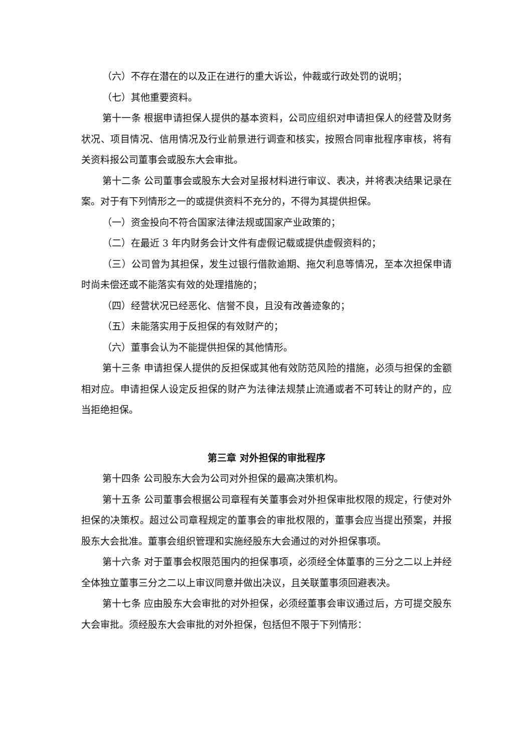（六）不存在潜在的以及正在进行的重大诉讼，仲裁或行政处罚的说明；
（七）其他重要资料。
第十一条 根据申请担保人提供的基本资料，公司应组织对申请担保人的经营及财务状况、项目情况、信用情况及行业前景进行调查和核实，按照合同审批程序审核，将有关资料报公司董事会或股东大会审批。
第十二条 公司董事会或股东大会对呈报材料进行审议、表决，并将表决结果记录在案。对于有下列情形之一的或提供资料不充分的，不得为其提供担保。
（一）资金投向不符合国家法律法规或国家产业政策的；
（二）在最近 3 年内财务会计文件有虚假记载或提供虚假资料的；
（三）公司曾为其担保，发生过银行借款逾期、拖欠利息等情况，至本次担保申请时尚未偿还或不能落实有效的处理措施的；
（四）经营状况已经恶化、信誉不良，且没有改善迹象的；
（五）未能落实用于反担保的有效财产的；
（六）董事会认为不能提供担保的其他情形。
第十三条 申请担保人提供的反担保或其他有效防范风险的措施，必须与担保的金额相对应。申请担保人设定反担保的财产为法律法规禁止流通或者不可转让的财产的，应当拒绝担保。
第三章 对外担保的审批程序
第十四条 公司股东大会为公司对外担保的最高决策机构。
第十五条 公司董事会根据公司章程有关董事会对外担保审批权限的规定，行使对外担保的决策权。超过公司章程规定的董事会的审批权限的，董事会应当提出预案，并报股东大会批准。董事会组织管理和实施经股东大会通过的对外担保事项。
第十六条 对于董事会权限范围内的担保事项，必须经全体董事的三分之二以上并经全体独立董事三分之二以上审议同意并做出决议，且关联董事须回避表决。
第十七条 应由股东大会审批的对外担保，必须经董事会审议通过后，方可提交股东大会审批。须经股东大会审批的对外担保，包括但不限于下列情形：